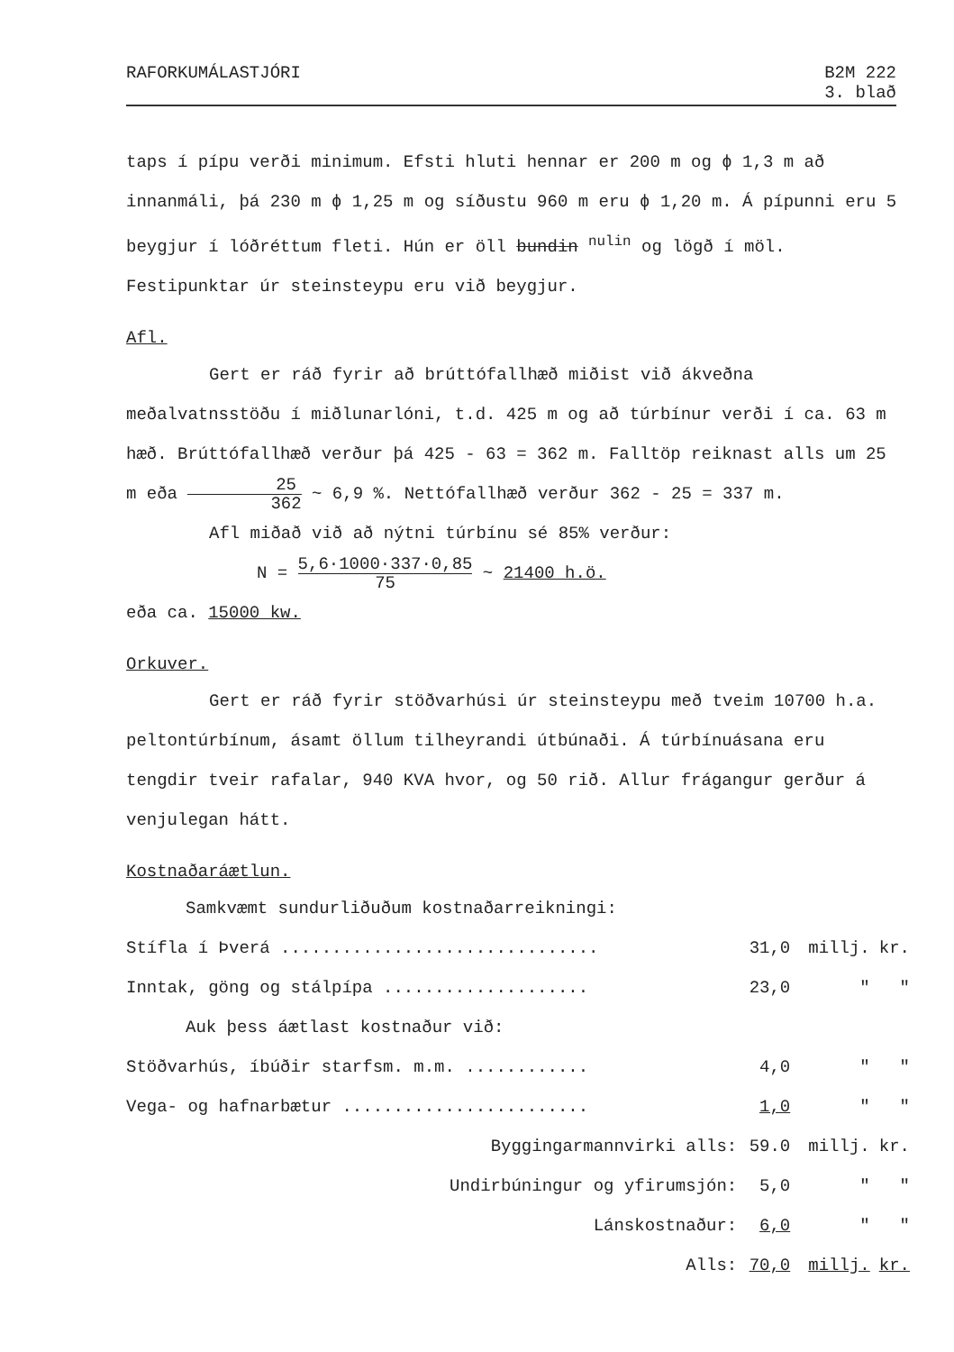RAFORKUMÁLASTJÓRI B2M 222
3. blað
taps í pípu verði minimum. Efsti hluti hennar er 200 m og ϕ 1,3 m að innanmáli, þá 230 m ϕ 1,25 m og síðustu 960 m eru ϕ 1,20 m. Á pípunni eru 5 beygjur í lóðréttum fleti. Hún er öll bundin <sup>nulin</sup> og lögð í möl. Festipunktar úr steinsteypu eru við beygjur.
Afl.
Gert er ráð fyrir að brúttófallhæð miðist við ákveðna meðalvatnsstöðu í miðlunarlóni, t.d. 425 m og að túrbínur verði í ca. 63 m hæð. Brúttófallhæð verður þá 425 - 63 = 362 m. Falltöp reiknast alls um 25 m eða 25 362 ~ 6,9 %. Nettófallhæð verður 362 - 25 = 337 m.
Afl miðað við að nýtni túrbínu sé 85% verður:
N = 5,6·1000·337·0,85 75 ~ 21400 h.ö.
eða ca. 15000 kw.
Orkuver.
Gert er ráð fyrir stöðvarhúsi úr steinsteypu með tveim 10700 h.a. peltontúrbínum, ásamt öllum tilheyrandi útbúnaði. Á túrbínuásana eru tengdir tveir rafalar, 940 KVA hvor, og 50 rið. Allur frágangur gerður á venjulegan hátt.
Kostnaðaráætlun.
Samkvæmt sundurliðuðum kostnaðarreikningi:
| Stífla í Þverá ............................... | 31,0 | millj. | kr. |
| Inntak, göng og stálpípa .................... | 23,0 | " | " |
| Auk þess áætlast kostnaður við: | | | |
| Stöðvarhús, íbúðir starfsm. m.m. ............ | 4,0 | " | " |
| Vega- og hafnarbætur ........................ | 1,0 | " | " |
| Byggingarmannvirki alls: | 59.0 | millj. | kr. |
| Undirbúningur og yfirumsjón: | 5,0 | " | " |
| Lánskostnaður: | 6,0 | " | " |
| Alls: | 70,0 | millj. | kr. |